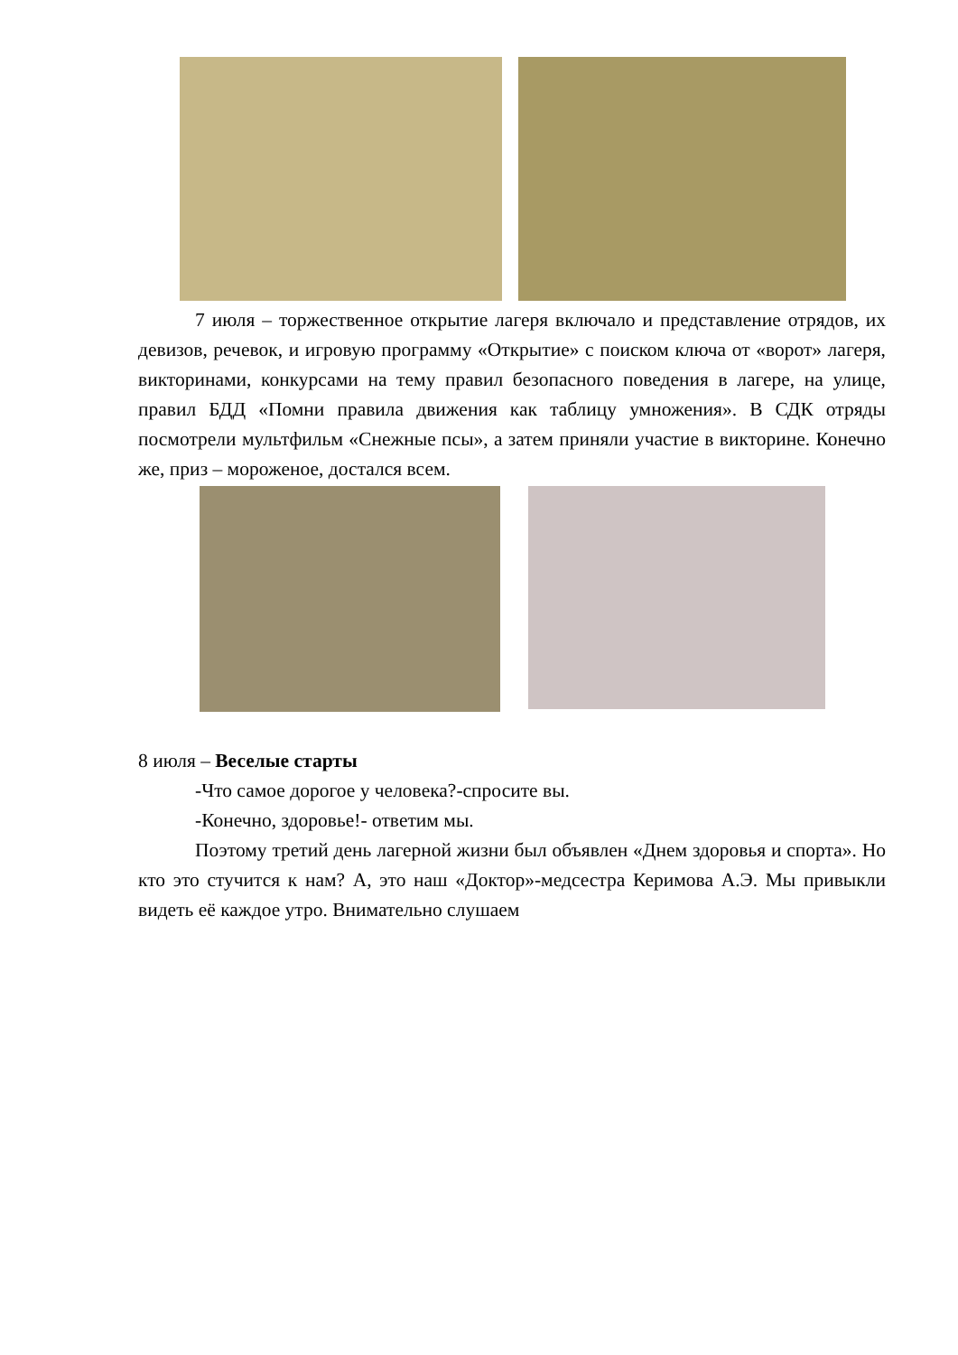7 июля – торжественное открытие лагеря включало и представление отрядов, их девизов, речевок, и игровую программу «Открытие» с поиском ключа от «ворот» лагеря, викторинами, конкурсами на тему правил безопасного поведения в лагере, на улице, правил БДД «Помни правила движения как таблицу умножения». В СДК отряды посмотрели мультфильм «Снежные псы», а затем приняли участие в викторине. Конечно же, приз – мороженое, достался всем.
8 июля – Веселые старты
-Что самое дорогое у человека?-спросите вы.
-Конечно, здоровье!- ответим мы.
Поэтому третий день лагерной жизни был объявлен «Днем здоровья и спорта». Но кто это стучится к нам? А, это наш «Доктор»-медсестра Керимова А.Э. Мы привыкли видеть её каждое утро. Внимательно слушаем